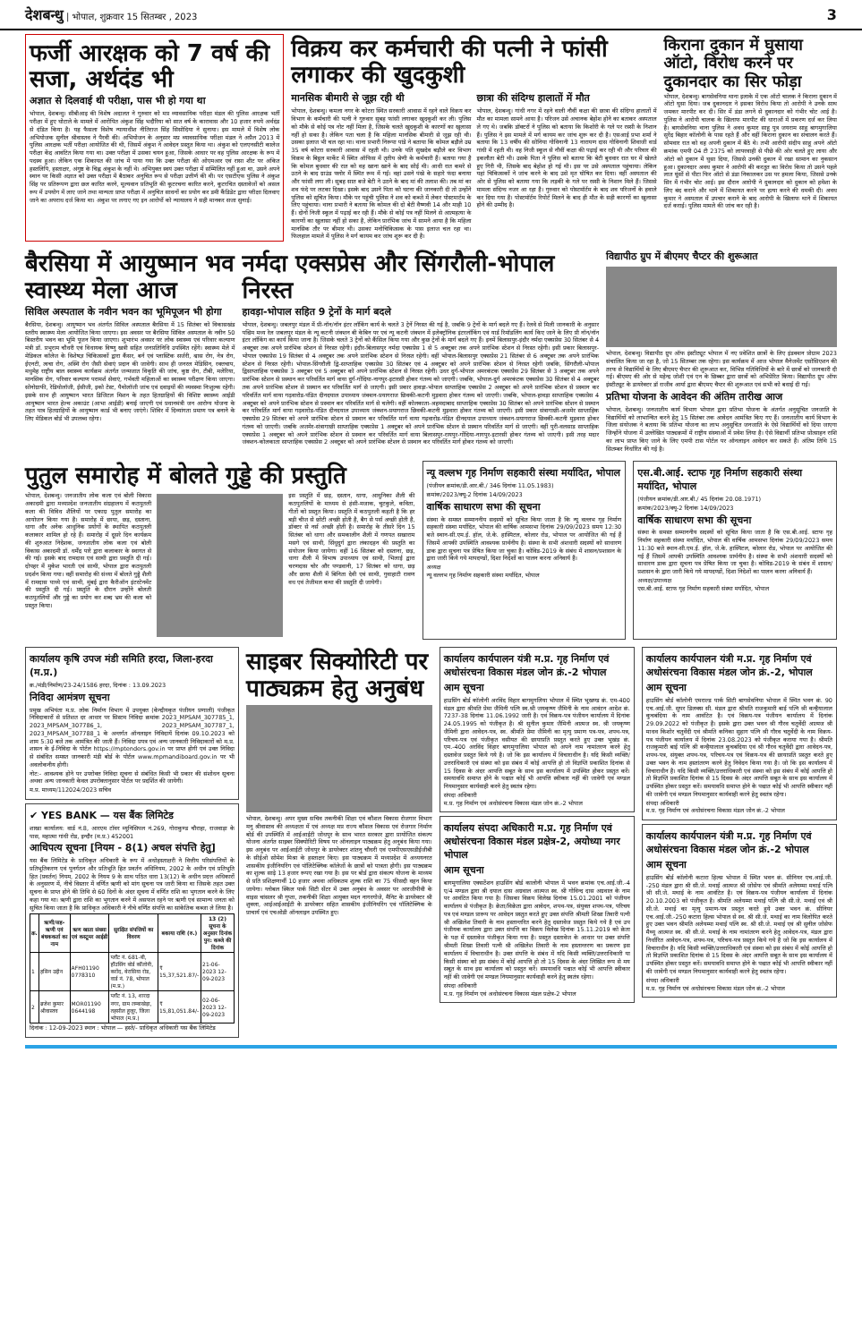देशबन्धु | भोपाल, शुक्रवार 15 सितम्बर , 2023 3
फर्जी आरक्षक को 7 वर्ष की सजा, अर्थदंड भी
अज्ञात से दिलवाई थी परीक्षा, पास भी हो गया था
भोपाल, देशबन्धु। सीबीआइ की विशेष अदालत ने गुरुवार को मप्र व्यावसायिक परीक्षा मंडल की पुलिस आरक्षक भर्ती परीक्षा में हुए घोटाले के मामले में आरोपित अंकुश सिंह भदौरिया को सात वर्ष के कारावास और 10 हजार रुपये अर्थदंड से दंडित किया है। यह फैसला विशेष न्यायाधीश नीतिराज सिंह सिसोदिया ने सुनाया। इस मामले में विशेष लोक अभियोजक सुनील श्रीवास्तव ने पैरवी की। अभियोजन के अनुसार मप्र व्यावसायिक परीक्षा मंडल ने अप्रैल 2013 में पुलिस आरक्षक भर्ती परीक्षा आयोजित की थी, जिसमें अंकुश ने आवेदन प्रस्तुत किया था। अंकुश को एलएनसीटी कालेज परीक्षा केंद्र आवंटित किया गया था। उक्त परीक्षा में उसका चयन हुआ, जिसके आधार पर वह पुलिस आरक्षक के रूप में पदस्थ हुआ। लेकिन एक शिकायत की जांच में पाया गया कि उक्त परीक्षा की ओएमआर एवं रासा शीट पर अंकित हस्तलिपि, हस्ताक्षर, अंगुष्ठ के चिह्न अंकुश के नहीं थे। अभियुक्त स्वयं उक्त परीक्षा में सम्मिलित नहीं हुआ था, उसने अपने स्थान पर किसी अज्ञात को उक्त परीक्षा में बैठाकर अनुचित रूप से परीक्षा उत्तीर्ण की थी। पर एसटीएफ पुलिस ने अंकुश सिंह पर प्रतिरूपण द्वारा छल कारित करने, मूल्यवान प्रतिभूति की कूटरचना कारित करने, कूटरचित दस्तावेजों को असल रूप में उपयोग में लाए जाने तथा मान्यता प्राप्त परीक्षा में अनुचित साधनों का प्रयोग कर डमी कैंडिडेट द्वारा परीक्षा दिलवाए जाने का अपराध दर्ज किया था। अंकुश पर लगाए गए इन आरोपों को न्यायालय ने सही मानकर सजा सुनाई।
विक्रय कर कर्मचारी की पत्नी ने फांसी लगाकर की खुदकुशी
मानसिक बीमारी से जूझ रही थी
भोपाल, देशबन्धु। कमला नगर के कोटरा स्थित सरकारी आवास में रहने वाले विक्रय कर विभाग के कर्मचारी की पत्नी ने गुरुवार सुबह फांसी लगाकर खुदकुशी कर ली। पुलिस को मौके से कोई पत्र नोट नहीं मिला है, जिसके चलते खुदकुशी के कारणों का खुलासा नहीं हो सका है। लेकिन पता चला है कि महिला मानसिक बीमारी से जूझ रही थी। उसका इलाज भी चल रहा था। थाना प्रभारी निरूपा पांडे ने बताया कि कोमल बड़ौले उम्र 35 वर्ष कोटरा सरकारी आवास में रहती थी। उनके पति सुखदेव बड़ौले कर विभाग विक्रम के बिट्ठल मार्केट में स्थित ऑफिस में तृतीय श्रेणी के कर्मचारी हैं। बताया गया है कि कोमल बुधवार की रात को वह खाना खाने के बाद सोई थी। आधी रात कमरे से उठने के बाद ग्राउंड फ्लोर में स्थित रूम में गई। वहां उसने पंखे के सहारे फंदा बनाया और फांसी लगा ली। सुबह सात बजे बेटी ने उठने के बाद मां की तलाश की। तब मां का शव फंदे पर लटका दिखा। इसके बाद उसने पिता को घटना की जानकारी दी तो उन्होंने पुलिस को सूचित किया। मौके पर पहुंची पुलिस ने शव को कब्जे में लेकर पोस्टमार्टम के लिए पहुंचाया। थाना प्रभारी ने बताया कि कोमल की दो बेटी वैष्णवी 14 और माही 10 हैं। दोनों निजी स्कूल में पढ़ाई कर रही हैं। मौके से कोई पत्र नहीं मिलने से आत्महत्या के कारणों का खुलासा नहीं हो सका है, लेकिन प्रारंभिक जांच में सामने आया है कि महिला मानसिक तौर पर बीमार थी। उसका मनोचिकित्सक के पास इलाज चल रहा था। फिलहाल मामले में पुलिस ने मर्ग कायम कर जांच शुरू कर दी है।
छात्रा की संदिग्ध हालातों में मौत
भोपाल, देशबन्धु। गांधी नगर में रहने वाली नौवीं कक्षा की छात्रा की संदिग्ध हालातों में मौत का मामला सामने आया है। परिजन उसे अचानक बेहोश होने का बताकर अस्पताल ले गए थे। जबकि डॉक्टरों ने पुलिस को बताया कि किशोरी के गले पर रस्सी के निशान हैं। पुलिस ने इस मामले में मर्ग कायम कर जांच शुरू कर दी है। एसआई प्रभा शर्मा ने बताया कि 13 वर्षीय की सोनिया गोविनानी 13 नारायण दास गोविनानी शिवाजी वार्ड गांधी में रहती थी। वह निजी स्कूल से नौवीं कक्षा की पढ़ाई कर रही थी और परिवार की इकलौता बेटी थी। उसके पिता ने पुलिस को बताया कि बेटी बुधवार रात घर में खेलते हुए गिरी थी, जिसके बाद बेहोश हो गई थी। इस पर उसे अस्पताल पहुंचाया। लेकिन यहां चिकित्सकों ने जांच करने के बाद उसे मृत घोषित कर दिया। वहीं अस्पताल की ओर से पुलिस को बताया गया कि लड़की के गले पर रस्सी के निशान मिले हैं। जिससे मामला संदिग्ध नजर आ रहा है। गुरुवार को पोस्टमॉर्टम के बाद शव परिजनों के हवाले कर दिया गया है। पोस्टमॉर्टम रिपोर्ट मिलने के बाद ही मौत के सही कारणों का खुलासा होने की उम्मीद है।
किराना दुकान में घुसाया ऑटो, विरोध करने पर दुकानदार का सिर फोड़ा
भोपाल, देशबन्धु। बागसेवनिया थाना इलाके में एक ऑटो चालक ने किराना दुकान में ऑटो घुसा दिया। जब दुकानदार ने इसका विरोध किया तो आरोपी ने उनके साथ जमकर मारपीट कर दी। सिर में डंडा लगने से दुकानदार को गंभीर चोट आई है। पुलिस ने आरोपी चालक के खिलाफ मारपीट की धाराओं में प्रकरण दर्ज कर लिया है। बागसेवनिया थाना पुलिस ने अवध कुमार साहू पुत्र जयराम साहू बागमुगालिया सुरेंद्र बिहार कॉलोनी के पास रहते हैं और वहीं किराना दुकान का संचालन करते हैं। सोमवार रात को वह अपनी दुकान में बैठे थे। तभी आरोपी संदीप साहू अपने ऑटो क्रमांक एमपी 04 टी 2375 को लापरवाही से पीछे की ओर चलते हुए लाया और ऑटो को दुकान में घुसा दिया, जिससे उनकी दुकान में रखा सामान का नुकसान हुआ। दुकानदार अवध कुमार ने आरोपी की करतूत का विरोध किया तो उसने पहले लात घूंसों से पीटा फिर ऑटो से डंडा निकालकर उस पर हमला किया, जिससे उनके सिर में गंभीर चोट आई। इस दौरान आरोपी ने दुकानदार को दुकान को हमेशा के लिए बंद कराने और थाने में शिकायत करने पर हत्या करने की धमकी दी। अवध कुमार ने अस्पताल में उपचार कराने के बाद आरोपी के खिलाफ थाने में शिकायत दर्ज कराई। पुलिस मामले की जांच कर रही है।
बैरसिया में आयुष्मान भव स्वास्थ्य मेला आज
सिविल अस्पताल के नवीन भवन का भूमिपूजन भी होगा
बैरसिया, देशबन्धु। आयुष्मान भव अंतर्गत सिविल अस्पताल बैरसिया में 15 सितंबर को विकासखंड स्तरीय स्वास्थ्य मेला आयोजित किया जाएगा। इस अवसर पर बैरसिया सिविल अस्पताल के नवीन 50 बिस्तरीय भवन का भूमि पूजन किया जाएगा। शुभारंभ अवसर पर लोक स्वास्थ्य एवं परिवार कल्याण मंत्री डॉ. प्रभुराम चौधरी एवं विधायक विष्णु खत्री सहित जनप्रतिनिधि उपस्थित रहेंगे। स्वास्थ्य मेले में मेडिकल कॉलेज के विशेषज्ञ चिकित्सकों द्वारा कैंसर, बर्न एवं प्लास्टिक सर्जरी, श्वास रोग, नेत्र रोग, ईएनटी, त्वचा रोग, अस्थि रोग जैसी सेवाएं प्रदान की जावेगी। साथ ही जनरल मेडिसिन, रक्तचाप, मधुमेह राष्ट्रीय बाल स्वास्थ्य कार्यक्रम अंतर्गत जन्मजात विकृति की जांच, कुष्ठ रोग, टीबी, मलेरिया, मानसिक रोग, परिवार कल्याण परामर्श सेवाएं, गर्भवती महिलाओं का स्वास्थ्य परीक्षण किया जाएगा। सोनोग्राफी, रेडियोलॉजी, ईसीजी, इको टेस्ट, पैथोलॉजी जांच एवं दवाइयों की व्यवस्था निःशुल्क रहेगी। इसके साथ ही आयुष्मान भारत डिजिटल मिशन के तहत हितग्राहियों की विशिष्ट स्वास्थ्य आईडी आयुष्मान भारत हेल्थ अकाउंट (आभा आईडी) बनाई जाएगी एवं प्रधानमंत्री जन आरोग्य योजना के तहत पात्र हितग्राहियों के आयुष्मान कार्ड भी बनाए जाएंगे। शिविर में दिव्यांगता प्रमाण पत्र बनाने के लिए मेडिकल बोर्ड भी उपलब्ध रहेगा।
नर्मदा एक्सप्रेस और सिंगरौली-भोपाल निरस्त
हावड़ा-भोपाल सहित 9 ट्रेनों के मार्ग बदले
भोपाल, देशबन्धु। जबलपुर मंडल में प्री-नॉन/नॉन इंटर लॉकिंग कार्य के चलते 3 ट्रेनें निरस्त की गई है, जबकि 9 ट्रेनों के मार्ग बदले गए हैं। रेलवे से मिली जानकारी के अनुसार पश्चिम मध्य रेल जबलपुर मंडल के न्यू कटनी जंक्शन बी केबिन पर एवं न्यू कटनी जंक्शन में इलेक्ट्रॉनिक इंटरलॉकिंग एवं यार्ड रिमॉडलिंग कार्य किए जाने के लिए प्री नॉन/नॉन इंटर लॉकिंग का कार्य किया जाना है। जिसके चलते 3 ट्रेनों को कैंसिल किया गया और कुछ ट्रेनों के मार्ग बदले गए हैं। इनमें बिलासपुर-इंदौर नर्मदा एक्सप्रेस 30 सितंबर से 4 अक्टूबर तक अपने प्रारंभिक स्टेशन से निरस्त रहेगी। इंदौर-बिलासपुर नर्मदा एक्सप्रेस 1 से 5 अक्टूबर तक अपने प्रारंभिक स्टेशन से निरस्त रहेगी। इसी प्रकार बिलासपुर-भोपाल एक्सप्रेस 19 सितंबर से 4 अक्टूबर तक अपने प्रारंभिक स्टेशन से निरस्त रहेगी। वहीं भोपाल-बिलासपुर एक्सप्रेस 21 सितंबर से 6 अक्टूबर तक अपने प्रारंभिक स्टेशन से निरस्त रहेगी। भोपाल-सिंगरौली द्वि-साप्ताहिक एक्सप्रेस 30 सितंबर एवं 4 अक्टूबर को अपने प्रारंभिक स्टेशन से निरस्त रहेगी जबकि, सिंगरौली-भोपाल द्विसाप्ताहिक एक्सप्रेस 3 अक्टूबर एवं 5 अक्टूबर को अपने प्रारंभिक स्टेशन से निरस्त रहेगी। उधर दुर्ग-भोपाल अमरकंटक एक्सप्रेस 29 सितंबर से 3 अक्टूबर तक अपने प्रारंभिक स्टेशन से प्रस्थान कर परिवर्तित मार्ग वाया दुर्ग-गोंदिया-नागपुर-इटारसी होकर गंतव्य को जाएगी। जबकि, भोपाल-दुर्ग अमरकंटक एक्सप्रेस 30 सितंबर से 4 अक्टूबर तक अपने प्रारंभिक स्टेशन से प्रस्थान कर परिवर्तित मार्ग से जाएगी। इसी प्रकार हावड़ा-भोपाल साप्ताहिक एक्सप्रेस 2 अक्टूबर को अपने प्रारंभिक स्टेशन से प्रस्थान कर परिवर्तित मार्ग वाया गढ़वारोड-पंडित दीनदयाल उपाध्याय जंक्शन-प्रयागराज छिवकी-कटनी मुड़वारा होकर गंतव्य को जाएगी। जबकि, भोपाल-हावड़ा साप्ताहिक एक्सप्रेस 4 अक्टूबर को अपने प्रारंभिक स्टेशन से प्रस्थान कर परिवर्तित मार्ग से चलेगी। वहीं कोलकाता-अहमदाबाद साप्ताहिक एक्सप्रेस 30 सितंबर को अपने प्रारंभिक स्टेशन से प्रस्थान कर परिवर्तित मार्ग वाया गढ़वारोड-पंडित दीनदयाल उपाध्याय जंक्शन-प्रयागराज छिवकी-कटनी मुड़वारा होकर गंतव्य को जाएगी। इसी प्रकार संत्रागाछी-अजमेर साप्ताहिक एक्सप्रेस 29 सितंबर को अपने प्रारंभिक स्टेशन से प्रस्थान कर परिवर्तित मार्ग वाया गढ़वारोड-पंडित दीनदयाल उपाध्याय जंक्शन-प्रयागराज छिवकी-कटनी मुड़वारा होकर गंतव्य को जाएगी। जबकि अजमेर-संत्रागाछी साप्ताहिक एक्सप्रेस 1 अक्टूबर को अपने प्रारंभिक स्टेशन से प्रस्थान परिवर्तित मार्ग से जाएगी। वहीं पुरी-वलसाड साप्ताहिक एक्सप्रेस 1 अक्टूबर को अपने प्रारंभिक स्टेशन से प्रस्थान कर परिवर्तित मार्ग वाया बिलासपुर-रायपुर-गोंदिया-नागपुर-इटारसी होकर गंतव्य को जाएगी। इसी तरह मदार जंक्शन-कोलकाता साप्ताहिक एक्सप्रेस 2 अक्टूबर को अपने प्रारंभिक स्टेशन से प्रस्थान कर परिवर्तित मार्ग होकर गंतव्य को जाएगी।
विद्यापीठ ग्रुप में बीएमए चैप्टर की शुरूआत
भोपाल, देशबन्धु। विद्यापीठ ग्रुप ऑफ इंस्टीट्यूट भोपाल में नए प्रवेशित छात्रों के लिए इंडक्शन प्रोग्राम 2023 संचालित किया जा रहा है, जो 15 सितम्बर तक रहेगा। इस कार्यक्रम में आज भोपाल मैनेजमेंट एसोसिएशन की तरफ से विद्यार्थियों के लिए बीएमए चैप्टर की शुरूआत कर, विभिन्न गतिविधियों के बारे में छात्रों को जानकारी दी गई। बीएमए की ओर से महेन्द्र जोशी एवं एन के छिब्बर द्वारा छात्रों को अभिप्रेरित किया। विद्यापीठ ग्रुप ऑफ इंस्टीट्यूट के डायरेक्टर डॉ राजीव आर्या द्वारा बीएमए चैप्टर की शुरूआत एवं सभी को बधाई दी गई।
प्रतिभा योजना के आवेदन की अंतिम तारीख आज
भोपाल, देशबन्धु। जनजातीय कार्य विभाग भोपाल द्वारा प्रतिभा योजना के अंतर्गत अनुसूचित जनजाति के विद्यार्थियों को लाभान्वित करने हेतु 15 सितंबर तक आवेदन आमंत्रित किए गए हैं। जनजातीय कार्य विभाग के जिला संयोजक ने बताया कि प्रतिभा योजना का लाभ अनुसूचित जनजाति के ऐसे विद्यार्थियों को दिया जाएगा जिन्होंने योजना में उल्लेखित पाठ्यक्रमों में राष्ट्रीय संस्थाओं में प्रवेश लिया है। ऐसे विद्यार्थी प्रतिभा प्रोत्साहन राशि का लाभ प्राप्त किए जाने के लिए एमपी टास पोर्टल पर ऑनलाइन आवेदन कर सकते हैं। अंतिम तिथि 15 सितम्बर निर्धारित की गई है।
पुतुल समारोह में बोलते गुड्डे की प्रस्तुति
भोपाल, देशबन्धु। जनजातीय लोक कला एवं बोली विकास अकादमी द्वारा मध्यप्रदेश जनजातीय संग्रहालय में कठपुतली कला की विविध शैलियों पर एकाग्र पुतुल समारोह का आयोजन किया गया है। समारोह में छाया, छड़, दस्ताना, धागा और अनेक आधुनिक प्रयोगों के स्थापित कठपुतली कलाकार शामिल हो रहे हैं। समारोह में दूसरे दिन कार्यक्रम की शुरुआत निदेशक, जनजातीय लोक कला एवं बोली विकास अकादमी डॉ. धर्मेंद्र पारे द्वारा कलाकार के स्वागत से की गई। इसके बाद रामदास एवं साथी द्वारा प्रस्तुति दी गई। दोपहर में मुकेश भारती एवं साथी, भोपाल द्वारा कठपुतली प्रदर्शन किया गया। वहीं समारोह की संध्या में बोलते गुड्डे शैली में रामदास पाध्ये एवं साथी, मुंबई द्वारा कैरीऑन इंटरटेनमेंट की प्रस्तुति दी गई। प्रस्तुति के दौरान उन्होंने बोलती कठपुतलियों और गुड्डे का प्रयोग कर शब्द भ्रम की कला को प्रस्तुत किया।
इस प्रस्तुति में छड़, दस्तान, धागा, आधुनिका शैली की कठपुतलियों के माध्यम से हंसी-मजाक, चुटकुले, कविता, गीतों को प्रस्तुत किया। प्रस्तुति में कठपुतली कहती है कि हर बड़ी चीज से छोटी अच्छी होती है, बैग से पर्स अच्छी होती है, डॉक्टर से नर्स अच्छी होती है। समारोह के तीसरे दिन 15 सितंबर को धागा और समकालीन शैली में गणपत सखाराम मसगे एवं साथी, सिंधुदुर्ग द्वारा लंकादहन की प्रस्तुति का संयोजन किया जायेगा। वहीं 16 सितंबर को दस्ताना, छड़, धागा शैली में विभाष उपाध्याय एवं साथी, भिलाई द्वारा चरणदास चोर और पण्डवानी, 17 सितंबर को धागा, छड़ और छाया शैली में बिनिता देवी एवं साथी, गुवाहाटी रावण वध एवं तेजीमल कथा की प्रस्तुति दी जायेगी।
न्यू वल्लभ गृह निर्माण सहकारी संस्था मर्यादित, भोपाल
(पंजीयन क्रमांक/डी.आर.बी./ 346 दिनांक 11.05.1983)
क्रमांक/2023/क्यू-2 दिनांक 14/09/2023
वार्षिक साधारण सभा की सूचना
संस्था के समस्त सम्माननीय सदस्यों को सूचित किया जाता है कि न्यू वल्लभ गृह निर्माण सहकारी संस्था मर्यादित, भोपाल की वार्षिक आमसभा दिनांक 29/09/2023 समय 12:30 बजे स्थान-सी.एम.ई. हॉल, जे.के. हास्पिटल, कोलार रोड, भोपाल पर आयोजित की गई हैं जिसमें आपकी उपस्थिति आवश्यक प्रार्थनीय है। संस्था के सभी अंशधारी सदस्यों को साधारण डाक द्वारा सूचना पत्र प्रेषित किया जा चुका है। कोविड-2019 के संबंध में शासन/प्रशासन के द्वारा जारी किये गये मापदण्डों, दिशा निदेशों का पालन करना अनिवार्य हैं।
अध्यक्ष
न्यू वल्लभ गृह निर्माण सहकारी संस्था मर्यादित, भोपाल
एस.बी.आई. स्टाफ गृह निर्माण सहकारी संस्था मर्यादित, भोपाल
(पंजीयन क्रमांक/डी.आर.बी./ 45 दिनांक 20.08.1971)
क्रमांक/2023/क्यू-2 दिनांक 14/09/2023
वार्षिक साधारण सभा की सूचना
संस्था के समस्त सम्माननीय सदस्यों को सूचित किया जाता है कि एस.बी.आई. स्टाफ गृह निर्माण सहकारी संस्था मर्यादित, भोपाल की वार्षिक आमसभा दिनांक 29/09/2023 समय 11:30 बजे स्थान-सी.एम.ई. हॉल, जे.के. हास्पिटल, कोलार रोड, भोपाल पर आयोजित की गई हैं जिसमें आपकी उपस्थिति आवश्यक प्रार्थनीय है। संस्था के सभी अंशधारी सदस्यों को साधारण डाक द्वारा सूचना पत्र प्रेषित किया जा चुका है। कोविड-2019 के संबंध में शासन/प्रशासन के द्वारा जारी किये गये मापदण्डों, दिशा निदेशों का पालन करना अनिवार्य हैं।
अध्यक्ष/उपाध्यक्ष
एस.बी.आई. स्टाफ गृह निर्माण सहकारी संस्था मर्यादित, भोपाल
कार्यालय कृषि उपज मंडी समिति हरदा, जिला-हरदा (म.प्र.)
क्र./मंडी/निर्माण/23-24/1586 हरदा, दिनांक : 13.09.2023
निविदा आमंत्रण सूचना
प्रमुख अभियंता म.प्र. लोक निर्माण विभाग में उपयुक्त (केन्द्रीयकृत पंजीयन प्रणाली) पंजीकृत निविदाकारों से प्रतिशत दर आधार पर सिस्टम निविदा क्रमांक 2023_MPSAM_307785_1, 2023_MPSAM_307786_1, 2023_MPSAM_307787_1, 2023_MPSAM_307788_1 के अन्तर्गत ऑनलाइन निविदायें दिनांक 09.10.2023 को शाम 5:30 बजे तक आमंत्रित की जाती हैं। निविदा प्रपत्र एवं अन्य जानकारी निविदाकारों को म.प्र. शासन के ई-निविदा के पोर्टल https://mptenders.gov.in पर प्राप्त होगी एवं उक्त निविदा से संबंधित समस्त जानकारी मंडी बोर्ड के पोर्टल www.mpmandiboard.gov.in पर भी अवलोकनीय होगी।
नोट:- आवश्यक होने पर उपरोक्त निविदा सूचना से संबंधित किसी भी प्रकार की संशोधन सूचना अथवा अन्य जानकारी केवल उपरोक्तानुसार पोर्टल पर प्रदर्शित की जायेगी।
म.प्र. माध्यम/112024/2023 सचिव
✔ YES BANK — यस बैंक लिमिटेड
शाखा कार्यालय: वार्ड नं.8, आरएम टॉवर म्यूनिसिपल नं.269, गोराकुण्ड चौराहा, राजवाड़ा के पास, महात्मा गांधी रोड, इन्दौर (म.प्र.) 452001
आधिपत्य सूचना [नियम - 8(1) अचल संपत्ति हेतु]
यस बैंक लिमिटेड के प्राधिकृत अधिकारी के रूप में अधोहस्ताक्षरी ने वित्तीय परिसंपत्तियों के प्रतिभूतिकरण एवं पुनर्गठन और प्रतिभूति हित प्रवर्तन अधिनियम, 2002 के अधीन एवं प्रतिभूति हित (प्रवर्तन) नियम, 2002 के नियम 9 के साथ पठित धारा 13(12) के अधीन प्रदत्त अधिकारों के अनुसरण में, नीचे विस्तार में वर्णित ऋणी को मांग सूचना पत्र जारी किया था जिसके तहत उक्त सूचना के प्राप्त होने की तिथि से 60 दिनों के अंदर सूचना में वर्णित राशि का भुगतान करने के लिए कहा गया था। ऋणी द्वारा राशि का भुगतान करने में असफल रहने पर ऋणी एवं सामान्य जनता को सूचित किया जाता है कि प्राधिकृत अधिकारी ने नीचे वर्णित संपत्ति का सांकेतिक कब्जा ले लिया है।
| क्र. | ऋणी/सह-ऋणी एवं बंधककर्ता का नाम | ऋण खाता संख्या एवं कस्टूमर आईडी | सुरक्षित संपत्तियों का विवरण | बकाया राशि (रु.) | 13 (2) सूचना के अनुसार दिनांक पुन: कब्जे की दिनांक |
| --- | --- | --- | --- | --- | --- |
| 1 | हसिन उद्दीन | AFH01190 0778310 | प्लॉट नं. 681-बी, हॉउसिंग बोर्ड कॉलोनी, करोंद, बेरासिया रोड, वार्ड नं. 78, भोपाल (म.प्र.) | ₹ 15,37,521.87/- | 21-06-2023 12-09-2023 |
| 2 | ब्रजेश कुमार श्रीवास्तव | MOR01190 0644198 | प्लॉट नं. 13, शारदा नगर, ग्राम लम्बाखेड़ा, तहसील हुजूर, जिला भोपाल (म.प्र.) | ₹ 15,81,051.84/- | 02-06-2023 12-09-2023 |
दिनांक : 12-09-2023 स्थान : भोपाल — हस्ते/- प्राधिकृत अधिकारी यस बैंक लिमिटेड
साइबर सिक्योरिटी पर पाठ्यक्रम हेतु अनुबंध
भोपाल, देशबन्धु। अपर मुख्य सचिव तकनीकी शिक्षा एवं कौशल विकास रोजगार विभाग मनु श्रीवास्तव की अध्यक्षता में एवं अध्यक्ष मप्र राज्य कौशल विकास एवं रोजगार निर्माण बोर्ड की उपस्थिति में आईआईटी जोधपुर के साथ भारत सरकार द्वारा प्रायोजित संकल्प योजना अंतर्गत साइबर सिक्योरिटी विषय पर ऑनलाइन पाठ्यक्रम हेतु अनुबंध किया गया। इस अनुबंध पर आईआईटी जोधपुर के डायरेक्टर शांतनु चौधरी एवं एमपीएसएसडीईजीबी के सीईओ सोमेश मिश्रा के हस्ताक्षर किए। इस पाठ्यक्रम में मध्यप्रदेश में अध्ययनरत शासकीय इंजीनियरिंग एवं पॉलिटेक्निक कॉलेजों के छात्रों को पात्रता होगी। इस पाठ्यक्रम का शुल्क साढ़े 13 हजार रूपए रखा गया है। इस पर बोर्ड द्वारा संकल्प योजना के माध्यम से प्रति प्रशिक्षणार्थी 10 हजार अथवा अधिकतम शुल्क राशि का 75 फीसदी वहन किया जायेगा। ग्लोबल स्किल पार्क सिटी सेंटर में उक्त अनुबंध के अवसर पर आरजीपीवी के वाइस चांसलर श्री गुप्ता, तकनीकी शिक्षा आयुक्त मदन नागरगोजे, मैनिट के डायरेक्टर श्री शुक्ला, आईआईआईटी के डायरेक्टर सहित शासकीय इंजीनियरिंग एवं पॉलिटेक्निक के प्राचार्य एवं एचओडी ऑनलाइन उपस्थित हुए।
कार्यालय कार्यपालन यंत्री म.प्र. गृह निर्माण एवं अधोसंरचना विकास मंडल जोन क्रं.-2 भोपाल
आम सूचना
हाउसिंग बोर्ड कॉलोनी अरविंद विहार बागमुगलिया भोपाल में स्थित भूखण्ड क्रं. एम-400 मंडल द्वारा श्रीमति प्रेमा जैमिनी पत्नि स्व.श्री जयकृष्ण जैमिनी के नाम आवंटन आदेश क्रं. 7237-38 दिनांक 11.06.1992 जारी है। एवं विक्रय-पत्र पंजीयन कार्यालय में दिनांक 24.05.1995 को पंजीकृत है। श्री सुनील कुमार जैमिनी आत्मज स्व. श्री जयकृष्ण जैमिनी द्वारा आवेदन-पत्र, स्व. श्रीमति प्रेमा जैमिनी का मृत्यु प्रमाण पत्र-पत्र, शपथ-पत्र, परिचय-पत्र एवं पंजीकृत वसीयत की छायाप्रति प्रस्तुत करते हुए उक्त भूखंड क्रं. एम.-400 अरविंद विहार बागमुगालिया भोपाल को अपने नाम नामांतरण करने हेतु दस्तावेज प्रस्तुत किये गये है। जो कि इस कार्यालय में विचाराधीन है। यदि किसी व्यक्ति/उत्तराधिकारी एवं संस्था को इस संबंध में कोई आपत्ति हो तो विज्ञप्ति प्रकाशित दिनांक से 15 दिवस के अंदर आपत्ति सबूत के साथ इस कार्यालय में उपस्थित होकर प्रस्तुत करें। समयावधि समाप्त होने के पश्चात कोई भी आपत्ति स्वीकार नहीं की जावेगी एवं मण्डल नियमानुसार कार्यवाही करने हेतु स्वतंत्र रहेगा।
संपदा अधिकारी
म.प्र. गृह निर्माण एवं अधोसंरचना विकास मंडल जोन क्रं.-2 भोपाल
कार्यालय संपदा अधिकारी म.प्र. गृह निर्माण एवं अधोसंरचना विकास मंडल प्रक्षेत्र-2, अयोध्या नगर भोपाल
आम सूचना
बागमुगालिया एक्सटेंशन हाउसिंग बोर्ड कालोनी भोपाल में भवन क्रमांक एच.आई.जी.-4 ए/4 मण्डल द्वारा श्री दयाल दास अग्रवाल आत्मज स्व. श्री गोविन्द दास अग्रवाल के नाम पर आवंटित किया गया है। जिसका विक्रय विलेख दिनांक 15.01.2001 को पंजीयन कार्यालय से पंजीकृत है। क्रेता/विक्रेता द्वारा आवेदन, शपथ-पत्र, संयुक्त शपथ-पत्र, परिचय पत्र एवं मण्डल प्रारूप पर आवेदन प्रस्तुत करते हुए उक्त संपत्ति श्रीमती शिखा तिवारी पत्नी श्री अखिलेश तिवारी के नाम हस्तान्तरित करने हेतु दस्तावेज प्रस्तुत किये गये है एवं उप पंजीयक कार्यालय द्वारा उक्त संपत्ति का विक्रय विलेख दिनांक 15.11.2019 को क्रेता के पक्ष में दस्तावेज पंजीकृत किया गया है। प्रस्तुत दस्तावेज के आधार पर उक्त संपत्ति श्रीमती शिखा तिवारी पत्नी श्री अखिलेश तिवारी के नाम हस्तान्तरण का प्रकरण इस कार्यालय में विचाराधीन है। उक्त संपत्ति के संबंध में यदि किसी व्यक्ति/उत्तराधिकारी या किसी संस्था को इस संबंध में कोई आपत्ति हो तो 15 दिवस के अंदर लिखित रूप से मय सबूत के साथ इस कार्यालय को प्रस्तुत करें। समयावधि पश्चात कोई भी आपत्ति स्वीकार नहीं की जावेगी एवं मण्डल नियमानुसार कार्यवाही करने हेतु स्वतंत्र रहेगा।
संपदा अधिकारी
म.प्र. गृह निर्माण एवं अधोसंरचना विकास मंडल प्रक्षेत्र-2 भोपाल
कार्यालय कार्यपालन यंत्री म.प्र. गृह निर्माण एवं अधोसंरचना विकास मंडल जोन क्रं.-2, भोपाल
आम सूचना
हाउसिंग बोर्ड कॉलोनी एमराल्ड पार्क सिटी बागसेवनिया भोपाल में स्थित भवन क्रं. 90 एच.आई.जी. सुपर डिलक्स सी. मंडल द्वारा श्रीमति राजकुमारी बाई पत्नि श्री कन्हैयालाल कुचबंदिया के नाम आवंटित है। एवं विक्रय-पत्र पंजीयन कार्यालय में दिनांक 29.09.2022 को पंजीकृत है। इसके द्वारा उक्त भवन श्री गौरव चतुर्वेदी आत्मज श्री माधव किशोर चतुर्वेदी एवं श्रीमति कनिका सुहाग पत्नि श्री गौरव चतुर्वेदी के नाम विक्रय-पत्र पंजीयन कार्यालय में दिनांक 23.08.2023 को पंजीकृत कराया गया है। श्रीमति राजकुमारी बाई पत्नि श्री कन्हैयालाल कुचबंदिया एवं श्री गौरव चतुर्वेदी द्वारा आवेदन-पत्र, शपथ-पत्र, संयुक्त शपथ-पत्र, परिचय-पत्र एवं विक्रय-पत्र की छायाप्रति प्रस्तुत करते हुए उक्त भवन के नाम हस्तांतरण करने हेतु निवेदन किया गया है। जो कि इस कार्यालय में विचाराधीन है। यदि किसी व्यक्ति/उत्तराधिकारी एवं संस्था को इस संबंध में कोई आपत्ति हो तो विज्ञप्ति प्रकाशित दिनांक से 15 दिवस के अंदर आपत्ति सबूत के साथ इस कार्यालय में उपस्थित होकर प्रस्तुत करें। समयावधि समाप्त होने के पश्चात कोई भी आपत्ति स्वीकार नहीं की जावेगी एवं मण्डल नियमानुसार कार्यवाही करने हेतु स्वतंत्र रहेगा।
संपदा अधिकारी
म.प्र. गृह निर्माण एवं अधोसंरचना विकास मंडल जोन क्रं.-2 भोपाल
कार्यालय कार्यपालन यंत्री म.प्र. गृह निर्माण एवं अधोसंरचना विकास मंडल जोन क्रं.-2 भोपाल
आम सूचना
हाउसिंग बोर्ड कॉलोनी कटारा हिल्स भोपाल में स्थित भवन क्रं. सीनियर एच.आई.जी. -250 मंडल द्वारा श्री सी.जे. मथाई आत्मज श्री जोसेफ एवं श्रीमति अलेयम्मा मथाई पत्नि श्री सी.जे. मथाई के नाम आवंटित है। एवं विक्रय-पत्र पंजीयन कार्यालय में दिनांक 20.10.2003 को पंजीकृत है। श्रीमति अलेयम्मा मथाई पत्नि श्री सी.जे. मथाई एवं श्री सी.जे. मथाई का मृत्यु प्रमाण-पत्र प्रस्तुत करते हुये उक्त भवन क्रं. सीनियर एच.आई.जी.-250 कटारा हिल्स भोपाल से स्व. श्री सी.जे. मथाई का नाम विलोपित करते हुए उक्त भवन श्रीमति अलेयम्मा मथाई पत्नि स्व. श्री सी.जे. मथाई एवं श्री सुनील जोसेफ मैथ्यू आत्मज स्व. श्री सी.जे. मथाई के नाम नामांतरण करने हेतु आवेदन-पत्र, मंडल द्वारा निर्धारित आवेदन-पत्र, शपथ-पत्र, परिचय-पत्र प्रस्तुत किये गये है जो कि इस कार्यालय में विचाराधीन है। यदि किसी व्यक्ति/उत्तराधिकारी एवं संस्था को इस संबंध में कोई आपत्ति हो तो विज्ञप्ति प्रकाशित दिनांक से 15 दिवस के अंदर आपत्ति सबूत के साथ इस कार्यालय में उपस्थित होकर प्रस्तुत करें। समयावधि समाप्त होने के पश्चात कोई भी आपत्ति स्वीकार नहीं की जावेगी एवं मण्डल नियमानुसार कार्यवाही करने हेतु स्वतंत्र रहेगा।
संपदा अधिकारी
म.प्र. गृह निर्माण एवं अधोसंरचना विकास मंडल जोन क्रं.-2 भोपाल